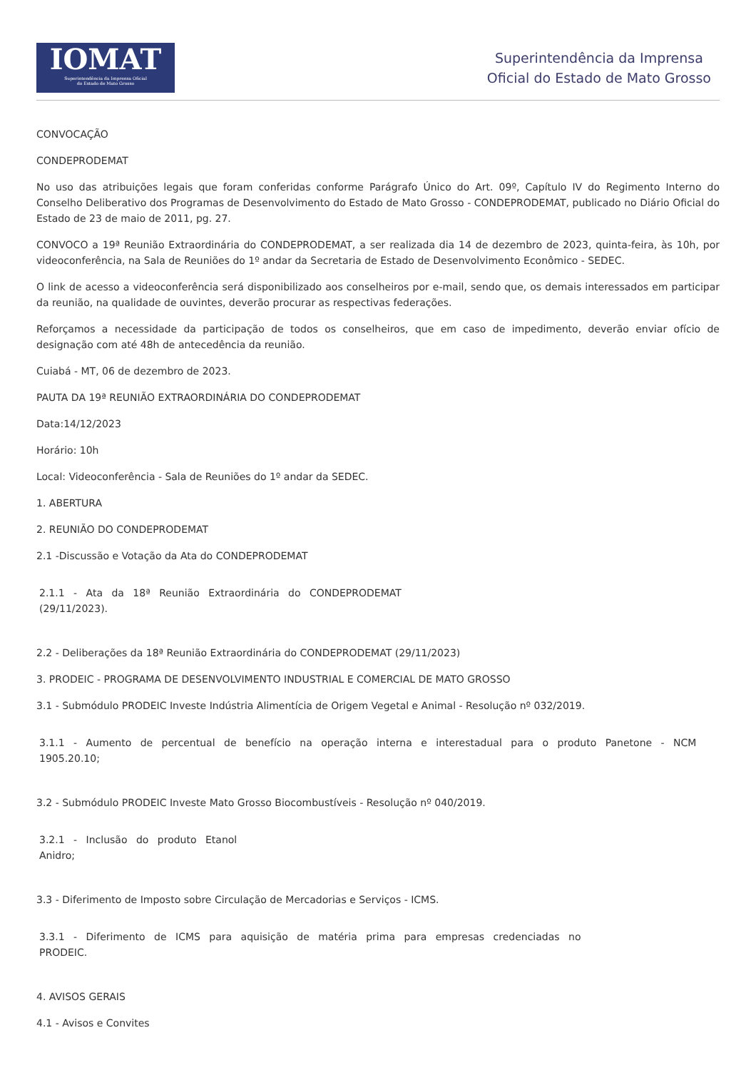IOMAT
Superintendência da Imprensa Oficial
do Estado de Mato Grosso
Superintendência da Imprensa
Oficial do Estado de Mato Grosso
CONVOCAÇÃO
CONDEPRODEMAT
No uso das atribuições legais que foram conferidas conforme Parágrafo Único do Art. 09º, Capítulo IV do Regimento Interno do Conselho Deliberativo dos Programas de Desenvolvimento do Estado de Mato Grosso - CONDEPRODEMAT, publicado no Diário Oficial do Estado de 23 de maio de 2011, pg. 27.
CONVOCO a 19ª Reunião Extraordinária do CONDEPRODEMAT, a ser realizada dia 14 de dezembro de 2023, quinta-feira, às 10h, por videoconferência, na Sala de Reuniões do 1º andar da Secretaria de Estado de Desenvolvimento Econômico - SEDEC.
O link de acesso a videoconferência será disponibilizado aos conselheiros por e-mail, sendo que, os demais interessados em participar da reunião, na qualidade de ouvintes, deverão procurar as respectivas federações.
Reforçamos a necessidade da participação de todos os conselheiros, que em caso de impedimento, deverão enviar ofício de designação com até 48h de antecedência da reunião.
Cuiabá - MT, 06 de dezembro de 2023.
PAUTA DA 19ª REUNIÃO EXTRAORDINÁRIA DO CONDEPRODEMAT
Data:14/12/2023
Horário: 10h
Local: Videoconferência - Sala de Reuniões do 1º andar da SEDEC.
1. ABERTURA
2. REUNIÃO DO CONDEPRODEMAT
2.1 -Discussão e Votação da Ata do CONDEPRODEMAT
2.1.1 - Ata da 18ª Reunião Extraordinária do CONDEPRODEMAT
(29/11/2023).
2.2 - Deliberações da 18ª Reunião Extraordinária do CONDEPRODEMAT (29/11/2023)
3. PRODEIC - PROGRAMA DE DESENVOLVIMENTO INDUSTRIAL E COMERCIAL DE MATO GROSSO
3.1 - Submódulo PRODEIC Investe Indústria Alimentícia de Origem Vegetal e Animal - Resolução nº 032/2019.
3.1.1 - Aumento de percentual de benefício na operação interna e interestadual para o produto Panetone - NCM 1905.20.10;
3.2 - Submódulo PRODEIC Investe Mato Grosso Biocombustíveis - Resolução nº 040/2019.
3.2.1 - Inclusão do produto Etanol
Anidro;
3.3 - Diferimento de Imposto sobre Circulação de Mercadorias e Serviços - ICMS.
3.3.1 - Diferimento de ICMS para aquisição de matéria prima para empresas credenciadas no
PRODEIC.
4. AVISOS GERAIS
4.1 - Avisos e Convites